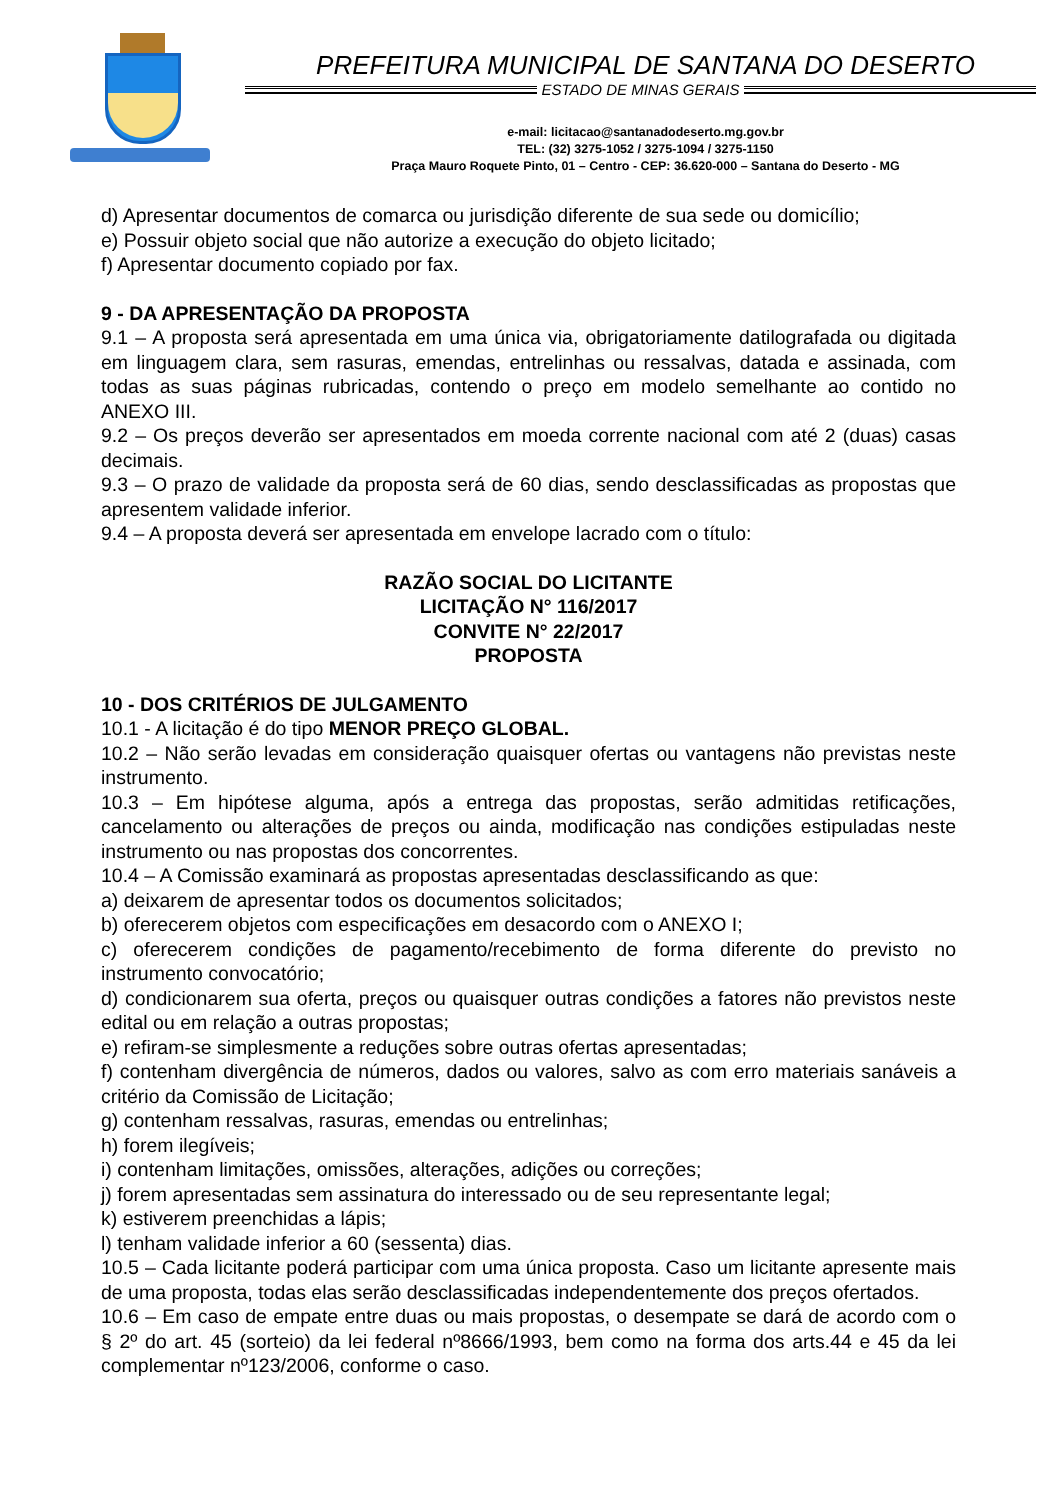PREFEITURA MUNICIPAL DE SANTANA DO DESERTO
ESTADO DE MINAS GERAIS
e-mail: licitacao@santanadodeserto.mg.gov.br
TEL: (32) 3275-1052 / 3275-1094 / 3275-1150
Praça Mauro Roquete Pinto, 01 – Centro - CEP: 36.620-000 – Santana do Deserto - MG
d) Apresentar documentos de comarca ou jurisdição diferente de sua sede ou domicílio;
e) Possuir objeto social que não autorize a execução do objeto licitado;
f) Apresentar documento copiado por fax.
9 - DA APRESENTAÇÃO DA PROPOSTA
9.1 – A proposta será apresentada em uma única via, obrigatoriamente datilografada ou digitada em linguagem clara, sem rasuras, emendas, entrelinhas ou ressalvas, datada e assinada, com todas as suas páginas rubricadas, contendo o preço em modelo semelhante ao contido no ANEXO III.
9.2 – Os preços deverão ser apresentados em moeda corrente nacional com até 2 (duas) casas decimais.
9.3 – O prazo de validade da proposta será de 60 dias, sendo desclassificadas as propostas que apresentem validade inferior.
9.4 – A proposta deverá ser apresentada em envelope lacrado com o título:
RAZÃO SOCIAL DO LICITANTE
LICITAÇÃO N° 116/2017
CONVITE N° 22/2017
PROPOSTA
10 - DOS CRITÉRIOS DE JULGAMENTO
10.1 - A licitação é do tipo MENOR PREÇO GLOBAL.
10.2 – Não serão levadas em consideração quaisquer ofertas ou vantagens não previstas neste instrumento.
10.3 – Em hipótese alguma, após a entrega das propostas, serão admitidas retificações, cancelamento ou alterações de preços ou ainda, modificação nas condições estipuladas neste instrumento ou nas propostas dos concorrentes.
10.4 – A Comissão examinará as propostas apresentadas desclassificando as que:
a) deixarem de apresentar todos os documentos solicitados;
b) oferecerem objetos com especificações em desacordo com o ANEXO I;
c) oferecerem condições de pagamento/recebimento de forma diferente do previsto no instrumento convocatório;
d) condicionarem sua oferta, preços ou quaisquer outras condições a fatores não previstos neste edital ou em relação a outras propostas;
e) refiram-se simplesmente a reduções sobre outras ofertas apresentadas;
f) contenham divergência de números, dados ou valores, salvo as com erro materiais sanáveis a critério da Comissão de Licitação;
g) contenham ressalvas, rasuras, emendas ou entrelinhas;
h) forem ilegíveis;
i) contenham limitações, omissões, alterações, adições ou correções;
j) forem apresentadas sem assinatura do interessado ou de seu representante legal;
k) estiverem preenchidas a lápis;
l) tenham validade inferior a 60 (sessenta) dias.
10.5 – Cada licitante poderá participar com uma única proposta. Caso um licitante apresente mais de uma proposta, todas elas serão desclassificadas independentemente dos preços ofertados.
10.6 – Em caso de empate entre duas ou mais propostas, o desempate se dará de acordo com o § 2º do art. 45 (sorteio) da lei federal nº8666/1993, bem como na forma dos arts.44 e 45 da lei complementar nº123/2006, conforme o caso.